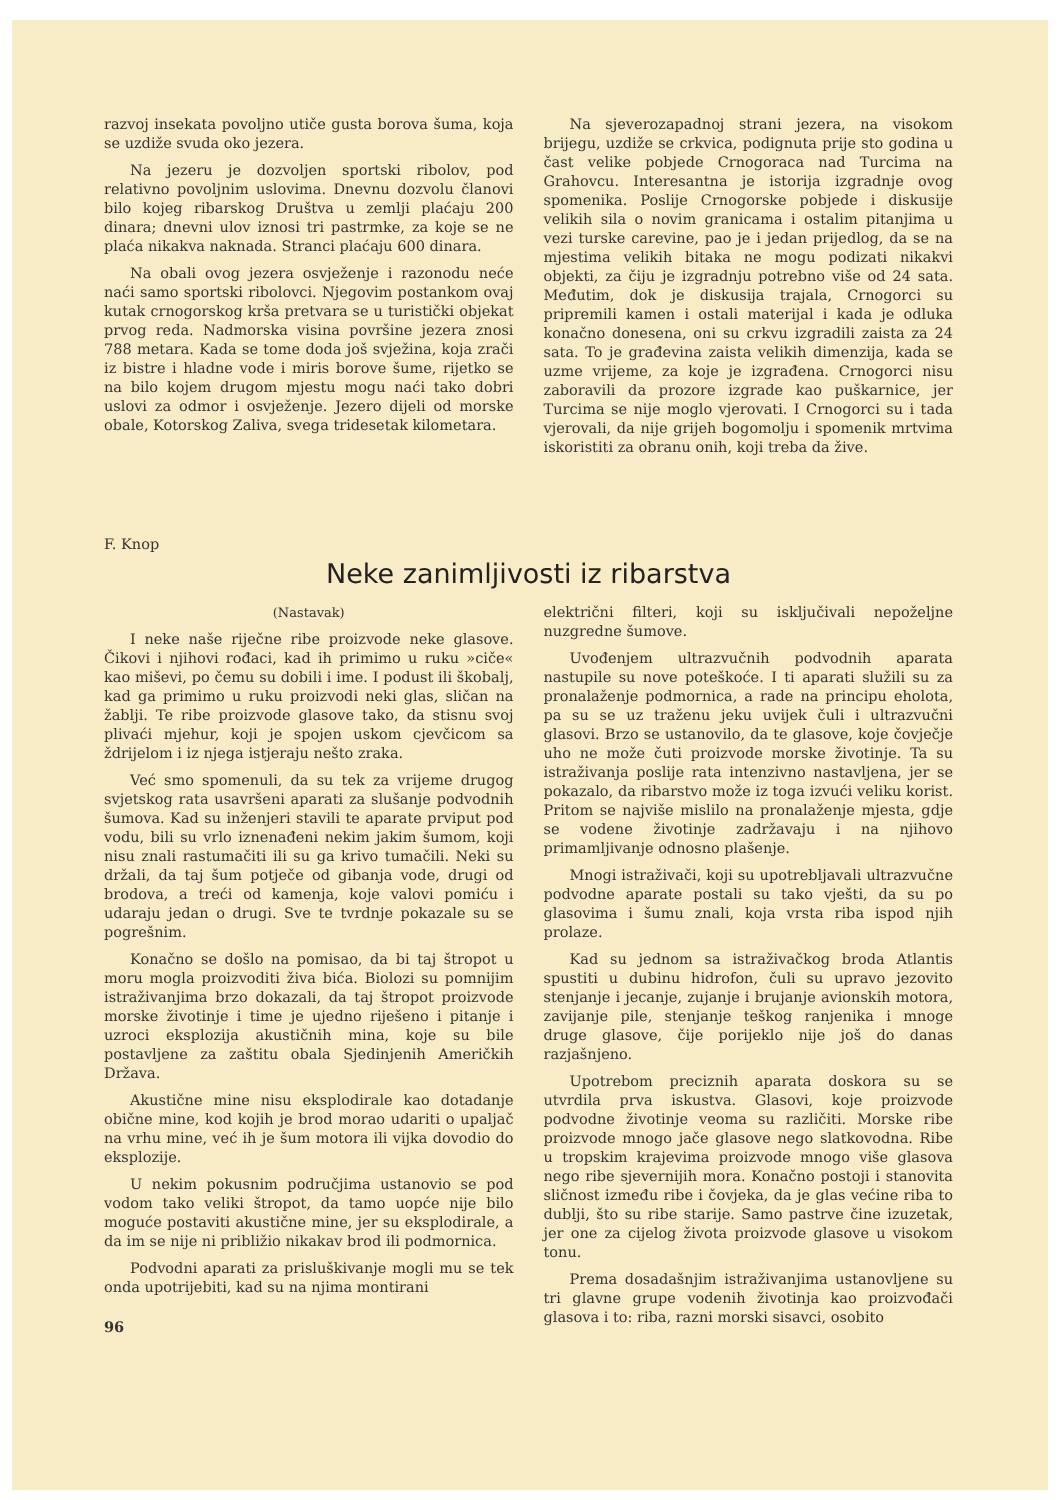razvoj insekata povoljno utiče gusta borova šuma, koja se uzdiže svuda oko jezera.
Na jezeru je dozvoljen sportski ribolov, pod relativno povoljnim uslovima. Dnevnu dozvolu članovi bilo kojeg ribarskog Društva u zemlji plaćaju 200 dinara; dnevni ulov iznosi tri pastrmke, za koje se ne plaća nikakva naknada. Stranci plaćaju 600 dinara.
Na obali ovog jezera osvježenje i razonodu neće naći samo sportski ribolovci. Njegovim postankom ovaj kutak crnogorskog krša pretvara se u turistički objekat prvog reda. Nadmorska visina površine jezera znosi 788 metara. Kada se tome doda još svježina, koja zrači iz bistre i hladne vode i miris borove šume, rijetko se na bilo kojem drugom mjestu mogu naći tako dobri uslovi za odmor i osvježenje. Jezero dijeli od morske obale, Kotorskog Zaliva, svega tridesetak kilometara.
Na sjeverozapadnoj strani jezera, na visokom brijegu, uzdiže se crkvica, podignuta prije sto godina u čast velike pobjede Crnogoraca nad Turcima na Grahovcu. Interesantna je istorija izgradnje ovog spomenika. Poslije Crnogorske pobjede i diskusije velikih sila o novim granicama i ostalim pitanjima u vezi turske carevine, pao je i jedan prijedlog, da se na mjestima velikih bitaka ne mogu podizati nikakvi objekti, za čiju je izgradnju potrebno više od 24 sata. Međutim, dok je diskusija trajala, Crnogorci su pripremili kamen i ostali materijal i kada je odluka konačno donesena, oni su crkvu izgradili zaista za 24 sata. To je građevina zaista velikih dimenzija, kada se uzme vrijeme, za koje je izgrađena. Crnogorci nisu zaboravili da prozore izgrade kao puškarnice, jer Turcima se nije moglo vjerovati. I Crnogorci su i tada vjerovali, da nije grijeh bogomolju i spomenik mrtvima iskoristiti za obranu onih, koji treba da žive.
F. Knop
Neke zanimljivosti iz ribarstva
(Nastavak)
I neke naše riječne ribe proizvode neke glasove. Čikovi i njihovi rođaci, kad ih primimo u ruku »ciče« kao miševi, po čemu su dobili i ime. I podust ili škobalj, kad ga primimo u ruku proizvodi neki glas, sličan na žablji. Te ribe proizvode glasove tako, da stisnu svoj plivaći mjehur, koji je spojen uskom cjevčicom sa ždrijelom i iz njega istjeraju nešto zraka.
Već smo spomenuli, da su tek za vrijeme drugog svjetskog rata usavršeni aparati za slušanje podvodnih šumova. Kad su inženjeri stavili te aparate prviput pod vodu, bili su vrlo iznenađeni nekim jakim šumom, koji nisu znali rastumačiti ili su ga krivo tumačili. Neki su držali, da taj šum potječe od gibanja vode, drugi od brodova, a treći od kamenja, koje valovi pomiću i udaraju jedan o drugi. Sve te tvrdnje pokazale su se pogrešnim.
Konačno se došlo na pomisao, da bi taj štropot u moru mogla proizvoditi živa bića. Biolozi su pomnijim istraživanjima brzo dokazali, da taj štropot proizvode morske životinje i time je ujedno riješeno i pitanje i uzroci eksplozija akustičnih mina, koje su bile postavljene za zaštitu obala Sjedinjenih Američkih Država.
Akustične mine nisu eksplodirale kao dotadanje obične mine, kod kojih je brod morao udariti o upaljač na vrhu mine, već ih je šum motora ili vijka dovodio do eksplozije.
U nekim pokusnim područjima ustanovio se pod vodom tako veliki štropot, da tamo uopće nije bilo moguće postaviti akustične mine, jer su eksplodirale, a da im se nije ni približio nikakav brod ili podmornica.
Podvodni aparati za prisluškivanje mogli mu se tek onda upotrijebiti, kad su na njima montirani
96
električni filteri, koji su isključivali nepoželjne nuzgredne šumove.
Uvođenjem ultrazvučnih podvodnih aparata nastupile su nove poteškoće. I ti aparati služili su za pronalaženje podmornica, a rade na principu eholota, pa su se uz traženu jeku uvijek čuli i ultrazvučni glasovi. Brzo se ustanovilo, da te glasove, koje čovječje uho ne može čuti proizvode morske životinje. Ta su istraživanja poslije rata intenzivno nastavljena, jer se pokazalo, da ribarstvo može iz toga izvući veliku korist. Pritom se najviše mislilo na pronalaženje mjesta, gdje se vodene životinje zadržavaju i na njihovo primamljivanje odnosno plašenje.
Mnogi istraživači, koji su upotrebljavali ultrazvučne podvodne aparate postali su tako vješti, da su po glasovima i šumu znali, koja vrsta riba ispod njih prolaze.
Kad su jednom sa istraživačkog broda Atlantis spustiti u dubinu hidrofon, čuli su upravo jezovito stenjanje i jecanje, zujanje i brujanje avionskih motora, zavijanje pile, stenjanje teškog ranjenika i mnoge druge glasove, čije porijeklo nije još do danas razjašnjeno.
Upotrebom preciznih aparata doskora su se utvrdila prva iskustva. Glasovi, koje proizvode podvodne životinje veoma su različiti. Morske ribe proizvode mnogo jače glasove nego slatkovodna. Ribe u tropskim krajevima proizvode mnogo više glasova nego ribe sjevernijih mora. Konačno postoji i stanovita sličnost između ribe i čovjeka, da je glas većine riba to dublji, što su ribe starije. Samo pastrve čine izuzetak, jer one za cijelog života proizvode glasove u visokom tonu.
Prema dosadašnjim istraživanjima ustanovljene su tri glavne grupe vodenih životinja kao proizvođači glasova i to: riba, razni morski sisavci, osobito